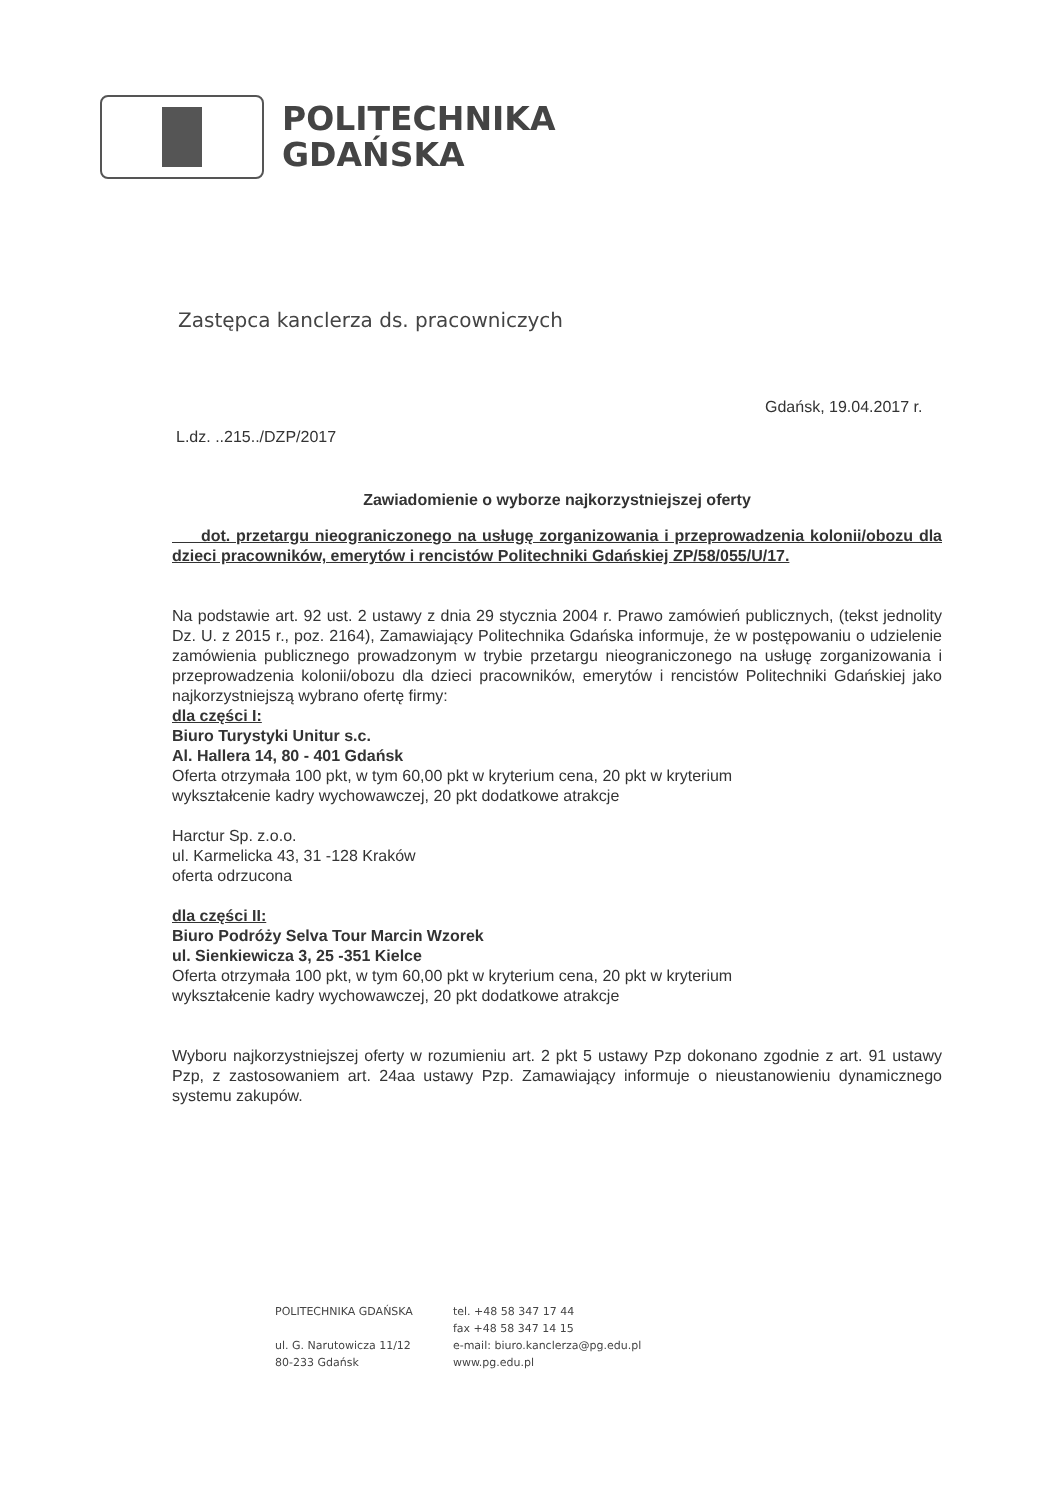POLITECHNIKA
GDAŃSKA
Zastępca kanclerza ds. pracowniczych
Gdańsk, 19.04.2017 r.
L.dz. ..215../DZP/2017
Zawiadomienie o wyborze najkorzystniejszej oferty
dot. przetargu nieograniczonego na usługę zorganizowania i przeprowadzenia kolonii/obozu dla dzieci pracowników, emerytów i rencistów Politechniki Gdańskiej ZP/58/055/U/17.
Na podstawie art. 92 ust. 2 ustawy z dnia 29 stycznia 2004 r. Prawo zamówień publicznych, (tekst jednolity Dz. U. z 2015 r., poz. 2164), Zamawiający Politechnika Gdańska informuje, że w postępowaniu o udzielenie zamówienia publicznego prowadzonym w trybie przetargu nieograniczonego na usługę zorganizowania i przeprowadzenia kolonii/obozu dla dzieci pracowników, emerytów i rencistów Politechniki Gdańskiej jako najkorzystniejszą wybrano ofertę firmy:
dla części I:
Biuro Turystyki Unitur s.c.
Al. Hallera 14, 80 - 401 Gdańsk
Oferta otrzymała 100 pkt, w tym 60,00 pkt w kryterium cena, 20 pkt w kryterium
wykształcenie kadry wychowawczej, 20 pkt dodatkowe atrakcje
Harctur Sp. z.o.o.
ul. Karmelicka 43, 31 -128 Kraków
oferta odrzucona
dla części II:
Biuro Podróży Selva Tour Marcin Wzorek
ul. Sienkiewicza 3, 25 -351 Kielce
Oferta otrzymała 100 pkt, w tym 60,00 pkt w kryterium cena, 20 pkt w kryterium
wykształcenie kadry wychowawczej, 20 pkt dodatkowe atrakcje
Wyboru najkorzystniejszej oferty w rozumieniu art. 2 pkt 5 ustawy Pzp dokonano zgodnie z art. 91 ustawy Pzp, z zastosowaniem art. 24aa ustawy Pzp. Zamawiający informuje o nieustanowieniu dynamicznego systemu zakupów.
POLITECHNIKA GDAŃSKA
ul. G. Narutowicza 11/12
80-233 Gdańsk
tel. +48 58 347 17 44
fax +48 58 347 14 15
e-mail: biuro.kanclerza@pg.edu.pl
www.pg.edu.pl